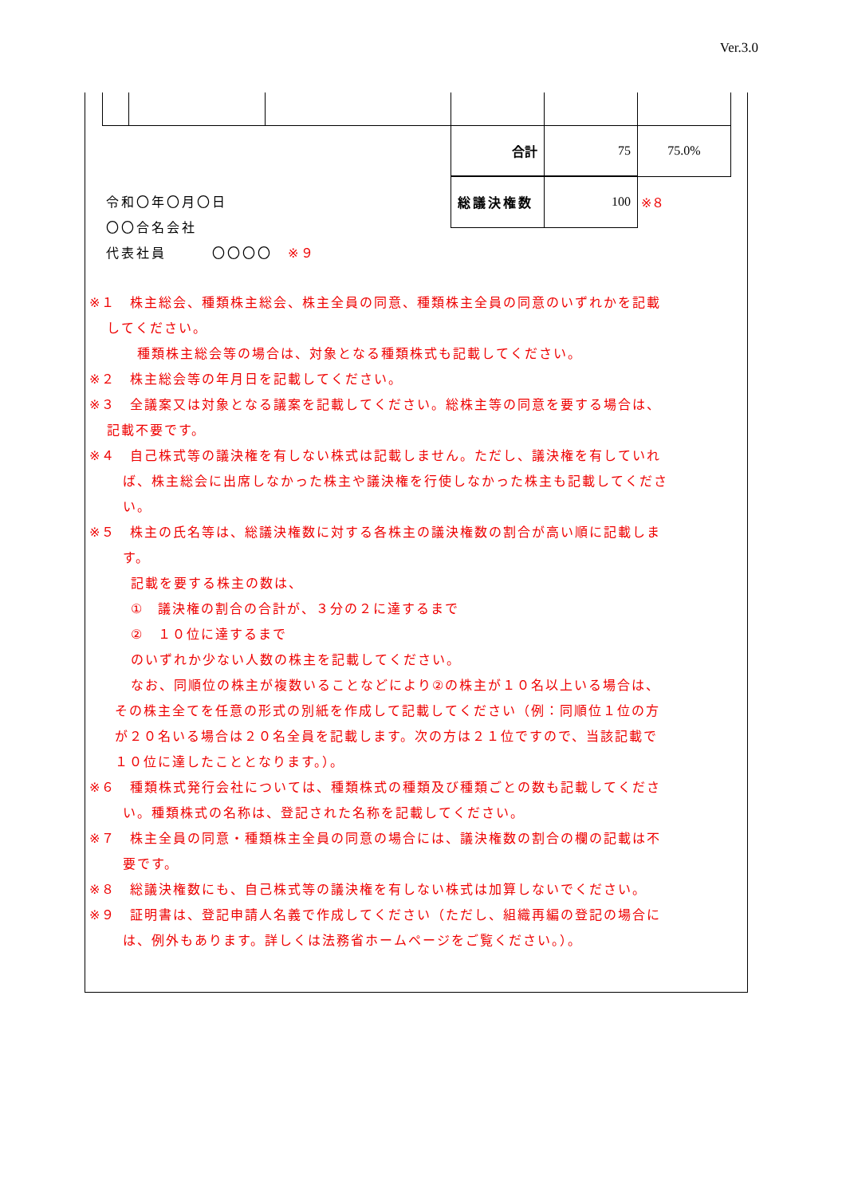Ver.3.0
| | | | 合計 | 75 | 75.0% |
| | | | 総議決権数 | 100 | ※８ |
令和〇年〇月〇日
〇〇合名会社
代表社員　　　〇〇〇〇　※９
※１　株主総会、種類株主総会、株主全員の同意、種類株主全員の同意のいずれかを記載
してください。
種類株主総会等の場合は、対象となる種類株式も記載してください。
※２　株主総会等の年月日を記載してください。
※３　全議案又は対象となる議案を記載してください。総株主等の同意を要する場合は、
記載不要です。
※４　自己株式等の議決権を有しない株式は記載しません。ただし、議決権を有していれ
ば、株主総会に出席しなかった株主や議決権を行使しなかった株主も記載してくださ
い。
※５　株主の氏名等は、総議決権数に対する各株主の議決権数の割合が高い順に記載しま
す。
記載を要する株主の数は、
①　議決権の割合の合計が、３分の２に達するまで
②　１０位に達するまで
のいずれか少ない人数の株主を記載してください。
なお、同順位の株主が複数いることなどにより②の株主が１０名以上いる場合は、
その株主全てを任意の形式の別紙を作成して記載してください（例：同順位１位の方
が２０名いる場合は２０名全員を記載します。次の方は２１位ですので、当該記載で
１０位に達したこととなります。）。
※６　種類株式発行会社については、種類株式の種類及び種類ごとの数も記載してくださ
い。種類株式の名称は、登記された名称を記載してください。
※７　株主全員の同意・種類株主全員の同意の場合には、議決権数の割合の欄の記載は不
要です。
※８　総議決権数にも、自己株式等の議決権を有しない株式は加算しないでください。
※９　証明書は、登記申請人名義で作成してください（ただし、組織再編の登記の場合に
は、例外もあります。詳しくは法務省ホームページをご覧ください。）。